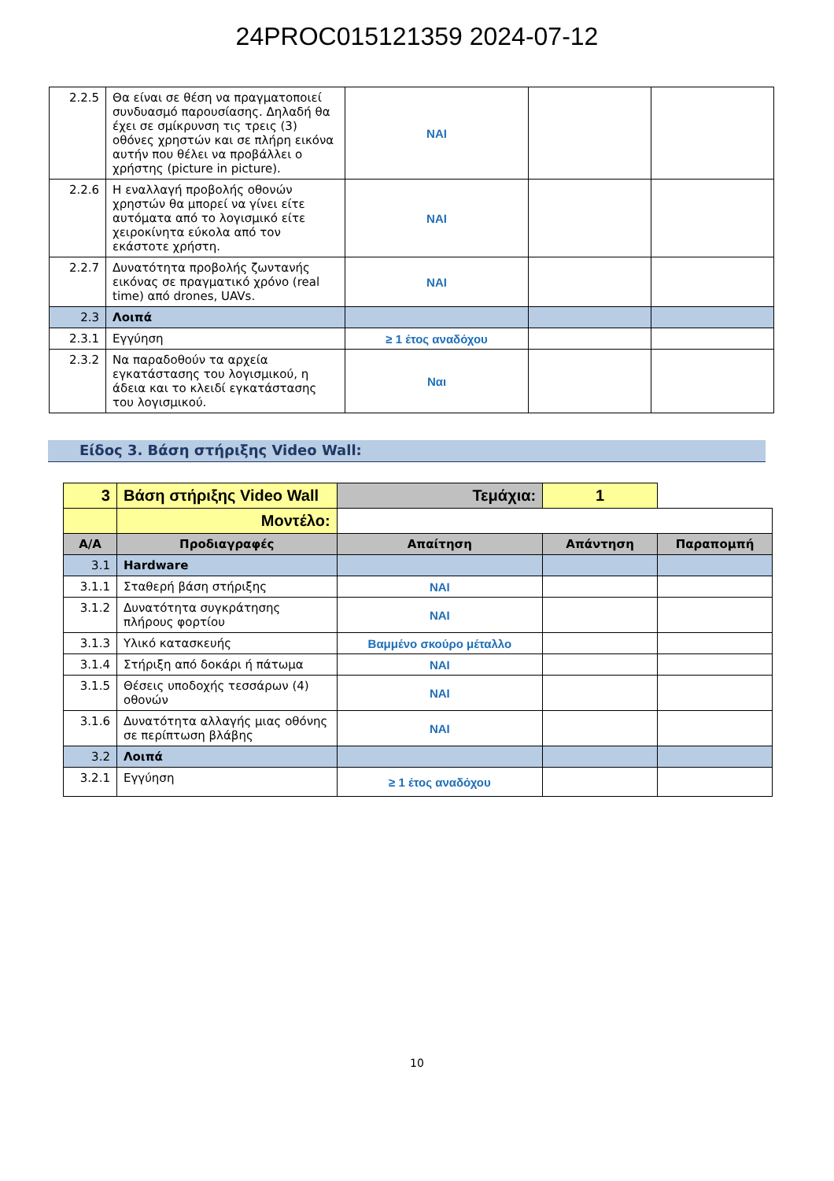24PROC015121359 2024-07-12
| 2.2.5 | Θα είναι σε θέση να πραγματοποιεί συνδυασμό παρουσίασης. Δηλαδή θα έχει σε σμίκρυνση τις τρεις (3) οθόνες χρηστών και σε πλήρη εικόνα αυτήν που θέλει να προβάλλει ο χρήστης (picture in picture). | ΝΑΙ | | |
| 2.2.6 | Η εναλλαγή προβολής οθονών χρηστών θα μπορεί να γίνει είτε αυτόματα από το λογισμικό είτε χειροκίνητα εύκολα από τον εκάστοτε χρήστη. | ΝΑΙ | | |
| 2.2.7 | Δυνατότητα προβολής ζωντανής εικόνας σε πραγματικό χρόνο (real time) από drones, UAVs. | ΝΑΙ | | |
| 2.3 | Λοιπά | | | |
| 2.3.1 | Εγγύηση | ≥ 1 έτος αναδόχου | | |
| 2.3.2 | Να παραδοθούν τα αρχεία εγκατάστασης του λογισμικού, η άδεια και το κλειδί εγκατάστασης του λογισμικού. | Ναι | | |
Είδος 3. Βάση στήριξης Video Wall:
| 3 | Βάση στήριξης Video Wall | Τεμάχια: | 1 | |
| | Μοντέλο: | | | |
| Α/Α | Προδιαγραφές | Απαίτηση | Απάντηση | Παραπομπή |
| 3.1 | Hardware | | | |
| 3.1.1 | Σταθερή βάση στήριξης | ΝΑΙ | | |
| 3.1.2 | Δυνατότητα συγκράτησης πλήρους φορτίου | ΝΑΙ | | |
| 3.1.3 | Υλικό κατασκευής | Βαμμένο σκούρο μέταλλο | | |
| 3.1.4 | Στήριξη από δοκάρι ή πάτωμα | ΝΑΙ | | |
| 3.1.5 | Θέσεις υποδοχής τεσσάρων (4) οθονών | ΝΑΙ | | |
| 3.1.6 | Δυνατότητα αλλαγής μιας οθόνης σε περίπτωση βλάβης | ΝΑΙ | | |
| 3.2 | Λοιπά | | | |
| 3.2.1 | Εγγύηση | ≥ 1 έτος αναδόχου | | |
10